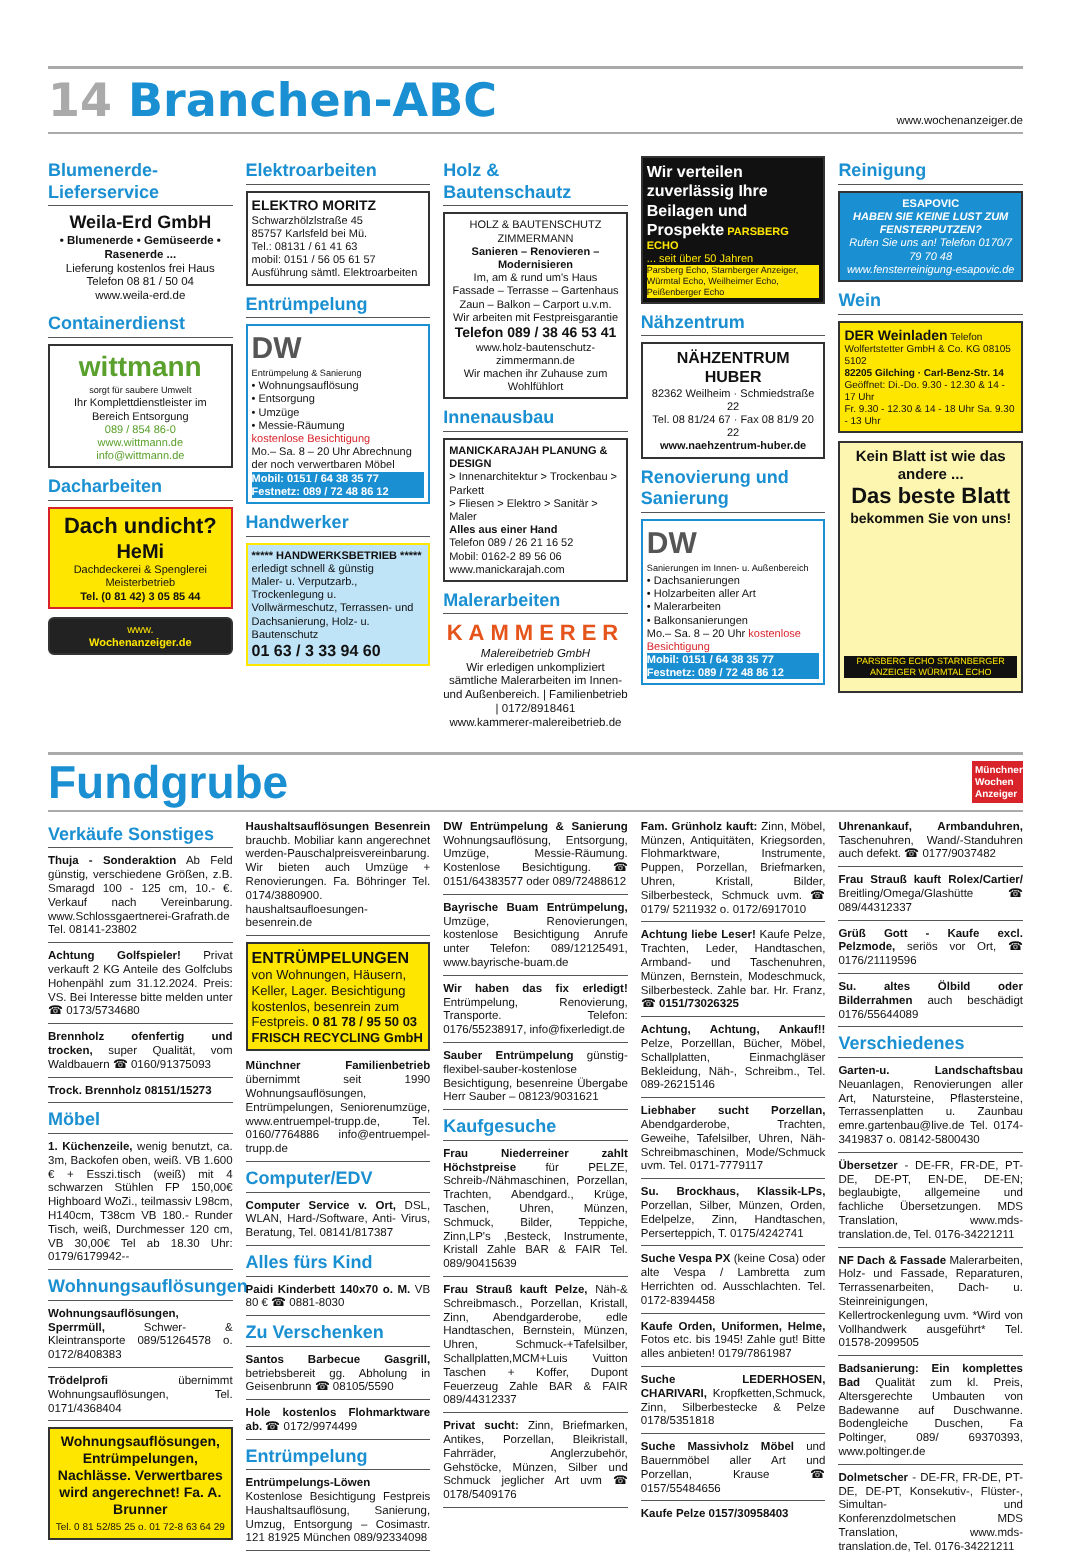14 Branchen-ABC
www.wochenanzeiger.de
Blumenerde-Lieferservice
Weila-Erd GmbH
• Blumenerde • Gemüseerde • Rasenerde ...
Lieferung kostenlos frei Haus
Telefon 08 81 / 50 04
www.weila-erd.de
Containerdienst
wittmann
sorgt für saubere Umwelt
Ihr Komplettdienstleister im Bereich Entsorgung
089 / 854 86-0
www.wittmann.de
info@wittmann.de
Dacharbeiten
Dach undicht?
HeMi
Dachdeckerei & Spenglerei Meisterbetrieb
Tel. (0 81 42) 3 05 85 44
www.
Wochenanzeiger.de
Elektroarbeiten
ELEKTRO MORITZ
Schwarzhölzlstraße 45
85757 Karlsfeld bei Mü.
Tel.: 08131 / 61 41 63
mobil: 0151 / 56 05 61 57
Ausführung sämtl. Elektroarbeiten
Entrümpelung
DW
Entrümpelung & Sanierung
• Wohnungsauflösung
• Entsorgung
• Umzüge
• Messie-Räumung
kostenlose Besichtigung
Mo.– Sa. 8 – 20 Uhr Abrechnung der noch verwertbaren Möbel
Mobil: 0151 / 64 38 35 77
Festnetz: 089 / 72 48 86 12
Handwerker
***** HANDWERKSBETRIEB *****
erledigt schnell & günstig
Maler- u. Verputzarb., Trockenlegung u. Vollwärmeschutz, Terrassen- und Dachsanierung, Holz- u. Bautenschutz
01 63 / 3 33 94 60
Holz & Bautenschautz
HOLZ & BAUTENSCHUTZ
ZIMMERMANN
Sanieren – Renovieren – Modernisieren
Im, am & rund um's Haus
Fassade – Terrasse – Gartenhaus
Zaun – Balkon – Carport u.v.m.
Wir arbeiten mit Festpreisgarantie
Telefon 089 / 38 46 53 41
www.holz-bautenschutz-zimmermann.de
Wir machen ihr Zuhause zum Wohlfühlort
Innenausbau
MANICKARAJAH PLANUNG & DESIGN
> Innenarchitektur > Trockenbau > Parkett
> Fliesen > Elektro > Sanitär > Maler
Alles aus einer Hand
Telefon 089 / 26 21 16 52
Mobil: 0162-2 89 56 06
www.manickarajah.com
Malerarbeiten
KAMMERER
Malereibetrieb GmbH
Wir erledigen unkompliziert sämtliche Malerarbeiten im Innen- und Außenbereich. | Familienbetrieb | 0172/8918461
www.kammerer-malereibetrieb.de
Wir verteilen zuverlässig Ihre Beilagen und Prospekte PARSBERG ECHO
... seit über 50 Jahren
Parsberg Echo, Starnberger Anzeiger, Würmtal Echo, Weilheimer Echo, Peißenberger Echo
Nähzentrum
NÄHZENTRUM HUBER
82362 Weilheim · Schmiedstraße 22
Tel. 08 81/24 67 · Fax 08 81/9 20 22
www.naehzentrum-huber.de
Renovierung und Sanierung
DW
Sanierungen im Innen- u. Außenbereich
• Dachsanierungen
• Holzarbeiten aller Art
• Malerarbeiten
• Balkonsanierungen
Mo.– Sa. 8 – 20 Uhr kostenlose Besichtigung
Mobil: 0151 / 64 38 35 77
Festnetz: 089 / 72 48 86 12
Reinigung
ESAPOVIC
HABEN SIE KEINE LUST ZUM FENSTERPUTZEN?
Rufen Sie uns an! Telefon 0170/7 79 70 48
www.fensterreinigung-esapovic.de
Wein
DER Weinladen Telefon
Wolfertstetter GmbH & Co. KG 08105 5102
82205 Gilching · Carl-Benz-Str. 14
Geöffnet: Di.-Do. 9.30 - 12.30 & 14 - 17 Uhr
Fr. 9.30 - 12.30 & 14 - 18 Uhr Sa. 9.30 - 13 Uhr
Kein Blatt ist wie das andere ...
Das beste Blatt
bekommen Sie von uns!
PARSBERG ECHO STARNBERGER ANZEIGER WÜRMTAL ECHO
Fundgrube
Münchner Wochen Anzeiger
Verkäufe Sonstiges
Thuja - Sonderaktion Ab Feld günstig, verschiedene Größen, z.B. Smaragd 100 - 125 cm, 10.- €. Verkauf nach Vereinbarung. www.Schlossgaertnerei-Grafrath.de Tel. 08141-23802
Achtung Golfspieler! Privat verkauft 2 KG Anteile des Golfclubs Hohenpähl zum 31.12.2024. Preis: VS. Bei Interesse bitte melden unter ☎ 0173/5734680
Brennholz ofenfertig und trocken, super Qualität, vom Waldbauern ☎ 0160/91375093
Trock. Brennholz 08151/15273
Möbel
1. Küchenzeile, wenig benutzt, ca. 3m, Backofen oben, weiß. VB 1.600 € + Esszi.tisch (weiß) mit 4 schwarzen Stühlen FP 150,00€ Highboard WoZi., teilmassiv L98cm, H140cm, T38cm VB 180.- Runder Tisch, weiß, Durchmesser 120 cm, VB 30,00€ Tel ab 18.30 Uhr: 0179/6179942--
Wohnungsauflösungen
Wohnungsauflösungen, Sperrmüll, Schwer- & Kleintransporte 089/51264578 o. 0172/8408383
Trödelprofi übernimmt Wohnungsauflösungen, Tel. 0171/4368404
Wohnungsauflösungen, Entrümpelungen, Nachlässe. Verwertbares wird angerechnet! Fa. A. Brunner
Tel. 0 81 52/85 25 o. 01 72-8 63 64 29
Haushaltsauflösungen Besenrein brauchb. Mobiliar kann angerechnet werden-Pauschalpreisvereinbarung. Wir bieten auch Umzüge + Renovierungen. Fa. Böhringer Tel. 0174/3880900. haushaltsaufloesungen-besenrein.de
ENTRÜMPELUNGEN
von Wohnungen, Häusern, Keller, Lager. Besichtigung kostenlos, besenrein zum Festpreis. 0 81 78 / 95 50 03
FRISCH RECYCLING GmbH
Münchner Familienbetrieb übernimmt seit 1990 Wohnungsauflösungen, Entrümpelungen, Seniorenumzüge, www.entruempel-trupp.de, Tel. 0160/7764886 info@entruempel-trupp.de
Computer/EDV
Computer Service v. Ort, DSL, WLAN, Hard-/Software, Anti- Virus, Beratung, Tel. 08141/817387
Alles fürs Kind
Paidi Kinderbett 140x70 o. M. VB 80 € ☎ 0881-8030
Zu Verschenken
Santos Barbecue Gasgrill, betriebsbereit gg. Abholung in Geisenbrunn ☎ 08105/5590
Hole kostenlos Flohmarktware ab. ☎ 0172/9974499
Entrümpelung
Entrümpelungs-Löwen Kostenlose Besichtigung Festpreis Haushaltsauflösung, Sanierung, Umzug, Entsorgung – Cosimastr. 121 81925 München 089/92334098
DW Entrümpelung & Sanierung Wohnungsauflösung, Entsorgung, Umzüge, Messie-Räumung. Kostenlose Besichtigung. ☎ 0151/64383577 oder 089/72488612
Bayrische Buam Entrümpelung, Umzüge, Renovierungen, kostenlose Besichtigung Anrufe unter Telefon: 089/12125491, www.bayrische-buam.de
Wir haben das fix erledigt! Entrümpelung, Renovierung, Transporte. Telefon: 0176/55238917, info@fixerledigt.de
Sauber Entrümpelung günstig-flexibel-sauber-kostenlose Besichtigung, besenreine Übergabe Herr Sauber – 08123/9031621
Kaufgesuche
Frau Niederreiner zahlt Höchstpreise für PELZE, Schreib-/Nähmaschinen, Porzellan, Trachten, Abendgard., Krüge, Taschen, Uhren, Münzen, Schmuck, Bilder, Teppiche, Zinn,LP's ,Besteck, Instrumente, Kristall Zahle BAR & FAIR Tel. 089/90415639
Frau Strauß kauft Pelze, Näh-& Schreibmasch., Porzellan, Kristall, Zinn, Abendgarderobe, edle Handtaschen, Bernstein, Münzen, Uhren, Schmuck-+Tafelsilber, Schallplatten,MCM+Luis Vuitton Taschen + Koffer, Dupont Feuerzeug Zahle BAR & FAIR 089/44312337
Privat sucht: Zinn, Briefmarken, Antikes, Porzellan, Bleikristall, Fahrräder, Anglerzubehör, Gehstöcke, Münzen, Silber und Schmuck jeglicher Art uvm ☎ 0178/5409176
Fam. Grünholz kauft: Zinn, Möbel, Münzen, Antiquitäten, Kriegsorden, Flohmarktware, Instrumente, Puppen, Porzellan, Briefmarken, Uhren, Kristall, Bilder, Silberbesteck, Schmuck uvm. ☎ 0179/ 5211932 o. 0172/6917010
Achtung liebe Leser! Kaufe Pelze, Trachten, Leder, Handtaschen, Armband- und Taschenuhren, Münzen, Bernstein, Modeschmuck, Silberbesteck. Zahle bar. Hr. Franz, ☎ 0151/73026325
Achtung, Achtung, Ankauf!! Pelze, Porzelllan, Bücher, Möbel, Schallplatten, Einmachgläser Bekleidung, Näh-, Schreibm., Tel. 089-26215146
Liebhaber sucht Porzellan, Abendgarderobe, Trachten, Geweihe, Tafelsilber, Uhren, Näh-Schreibmaschinen, Mode/Schmuck uvm. Tel. 0171-7779117
Su. Brockhaus, Klassik-LPs, Porzellan, Silber, Münzen, Orden, Edelpelze, Zinn, Handtaschen, Perserteppich, T. 0175/4242741
Suche Vespa PX (keine Cosa) oder alte Vespa / Lambretta zum Herrichten od. Ausschlachten. Tel. 0172-8394458
Kaufe Orden, Uniformen, Helme, Fotos etc. bis 1945! Zahle gut! Bitte alles anbieten! 0179/7861987
Suche LEDERHOSEN, CHARIVARI, Kropfketten,Schmuck, Zinn, Silberbestecke & Pelze 0178/5351818
Suche Massivholz Möbel und Bauernmöbel aller Art und Porzellan, Krause ☎ 0157/55484656
Kaufe Pelze 0157/30958403
Uhrenankauf, Armbanduhren, Taschenuhren, Wand/-Standuhren auch defekt. ☎ 0177/9037482
Frau Strauß kauft Rolex/Cartier/ Breitling/Omega/Glashütte ☎ 089/44312337
Grüß Gott - Kaufe excl. Pelzmode, seriös vor Ort, ☎ 0176/21119596
Su. altes Ölbild oder Bilderrahmen auch beschädigt 0176/55644089
Verschiedenes
Garten-u. Landschaftsbau Neuanlagen, Renovierungen aller Art, Natursteine, Pflastersteine, Terrassenplatten u. Zaunbau emre.gartenbau@live.de Tel. 0174-3419837 o. 08142-5800430
Übersetzer - DE-FR, FR-DE, PT-DE, DE-PT, EN-DE, DE-EN; beglaubigte, allgemeine und fachliche Übersetzungen. MDS Translation, www.mds-translation.de, Tel. 0176-34221211
NF Dach & Fassade Malerarbeiten, Holz- und Fassade, Reparaturen, Terrassenarbeiten, Dach- u. Steinreinigungen, Kellertrockenlegung uvm. *Wird von Vollhandwerk ausgeführt* Tel. 01578-2099505
Badsanierung: Ein komplettes Bad Qualität zum kl. Preis, Altersgerechte Umbauten von Badewanne auf Duschwanne. Bodengleiche Duschen, Fa Poltinger, 089/ 69370393, www.poltinger.de
Dolmetscher - DE-FR, FR-DE, PT-DE, DE-PT, Konsekutiv-, Flüster-, Simultan- und Konferenzdolmetschen MDS Translation, www.mds-translation.de, Tel. 0176-34221211